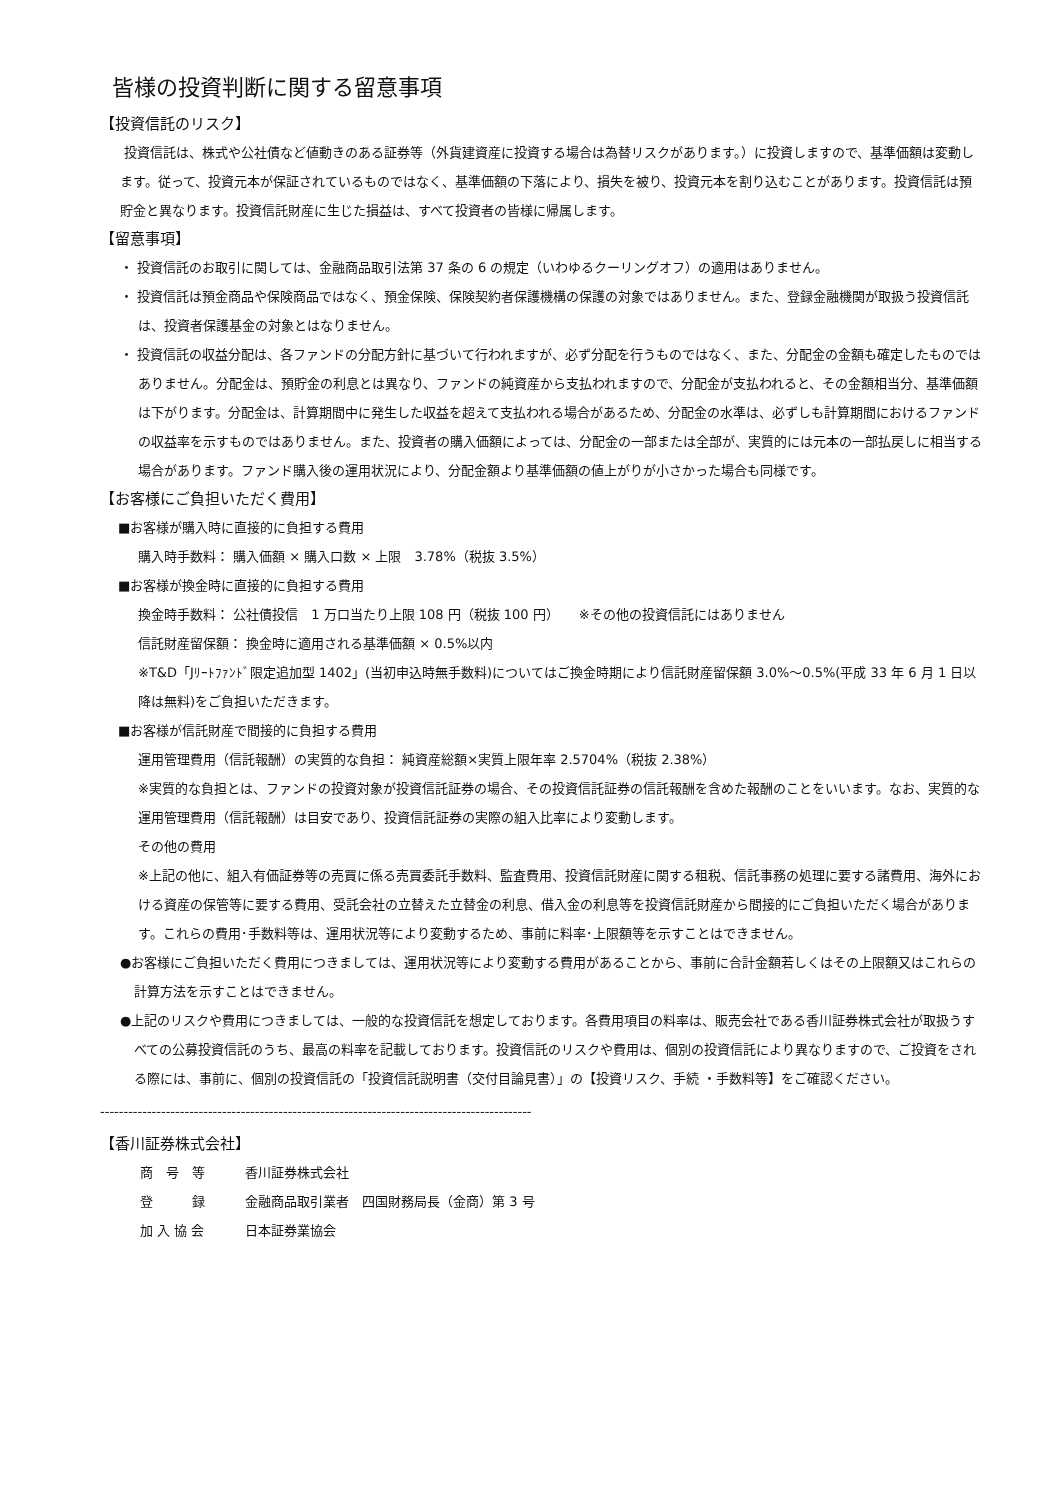皆様の投資判断に関する留意事項
【投資信託のリスク】
投資信託は、株式や公社債など値動きのある証券等（外貨建資産に投資する場合は為替リスクがあります。）に投資しますので、基準価額は変動します。従って、投資元本が保証されているものではなく、基準価額の下落により、損失を被り、投資元本を割り込むことがあります。投資信託は預貯金と異なります。投資信託財産に生じた損益は、すべて投資者の皆様に帰属します。
【留意事項】
・ 投資信託のお取引に関しては、金融商品取引法第 37 条の 6 の規定（いわゆるクーリングオフ）の適用はありません。
・ 投資信託は預金商品や保険商品ではなく、預金保険、保険契約者保護機構の保護の対象ではありません。また、登録金融機関が取扱う投資信託は、投資者保護基金の対象とはなりません。
・ 投資信託の収益分配は、各ファンドの分配方針に基づいて行われますが、必ず分配を行うものではなく、また、分配金の金額も確定したものではありません。分配金は、預貯金の利息とは異なり、ファンドの純資産から支払われますので、分配金が支払われると、その金額相当分、基準価額は下がります。分配金は、計算期間中に発生した収益を超えて支払われる場合があるため、分配金の水準は、必ずしも計算期間におけるファンドの収益率を示すものではありません。また、投資者の購入価額によっては、分配金の一部または全部が、実質的には元本の一部払戻しに相当する場合があります。ファンド購入後の運用状況により、分配金額より基準価額の値上がりが小さかった場合も同様です。
【お客様にご負担いただく費用】
■お客様が購入時に直接的に負担する費用
購入時手数料： 購入価額 × 購入口数 × 上限　3.78%（税抜 3.5%）
■お客様が換金時に直接的に負担する費用
換金時手数料： 公社債投信　1 万口当たり上限 108 円（税抜 100 円）　　※その他の投資信託にはありません
信託財産留保額： 換金時に適用される基準価額 × 0.5%以内
※T&D「Jﾘｰﾄﾌｧﾝﾄﾞ限定追加型 1402」(当初申込時無手数料)についてはご換金時期により信託財産留保額 3.0%～0.5%(平成 33 年 6 月 1 日以降は無料)をご負担いただきます。
■お客様が信託財産で間接的に負担する費用
運用管理費用（信託報酬）の実質的な負担： 純資産総額×実質上限年率 2.5704%（税抜 2.38%）
※実質的な負担とは、ファンドの投資対象が投資信託証券の場合、その投資信託証券の信託報酬を含めた報酬のことをいいます。なお、実質的な運用管理費用（信託報酬）は目安であり、投資信託証券の実際の組入比率により変動します。
その他の費用
※上記の他に、組入有価証券等の売買に係る売買委託手数料、監査費用、投資信託財産に関する租税、信託事務の処理に要する諸費用、海外における資産の保管等に要する費用、受託会社の立替えた立替金の利息、借入金の利息等を投資信託財産から間接的にご負担いただく場合があります。これらの費用･手数料等は、運用状況等により変動するため、事前に料率･上限額等を示すことはできません。
●お客様にご負担いただく費用につきましては、運用状況等により変動する費用があることから、事前に合計金額若しくはその上限額又はこれらの計算方法を示すことはできません。
●上記のリスクや費用につきましては、一般的な投資信託を想定しております。各費用項目の料率は、販売会社である香川証券株式会社が取扱うすべての公募投資信託のうち、最高の料率を記載しております。投資信託のリスクや費用は、個別の投資信託により異なりますので、ご投資をされる際には、事前に、個別の投資信託の「投資信託説明書（交付目論見書）」の【投資リスク、手続 ・手数料等】をご確認ください。
--------------------------------------------------------------------------------------------
【香川証券株式会社】
| 商 号 等 | 香川証券株式会社 |
| 登 録 | 金融商品取引業者 四国財務局長（金商）第 3 号 |
| 加 入 協 会 | 日本証券業協会 |